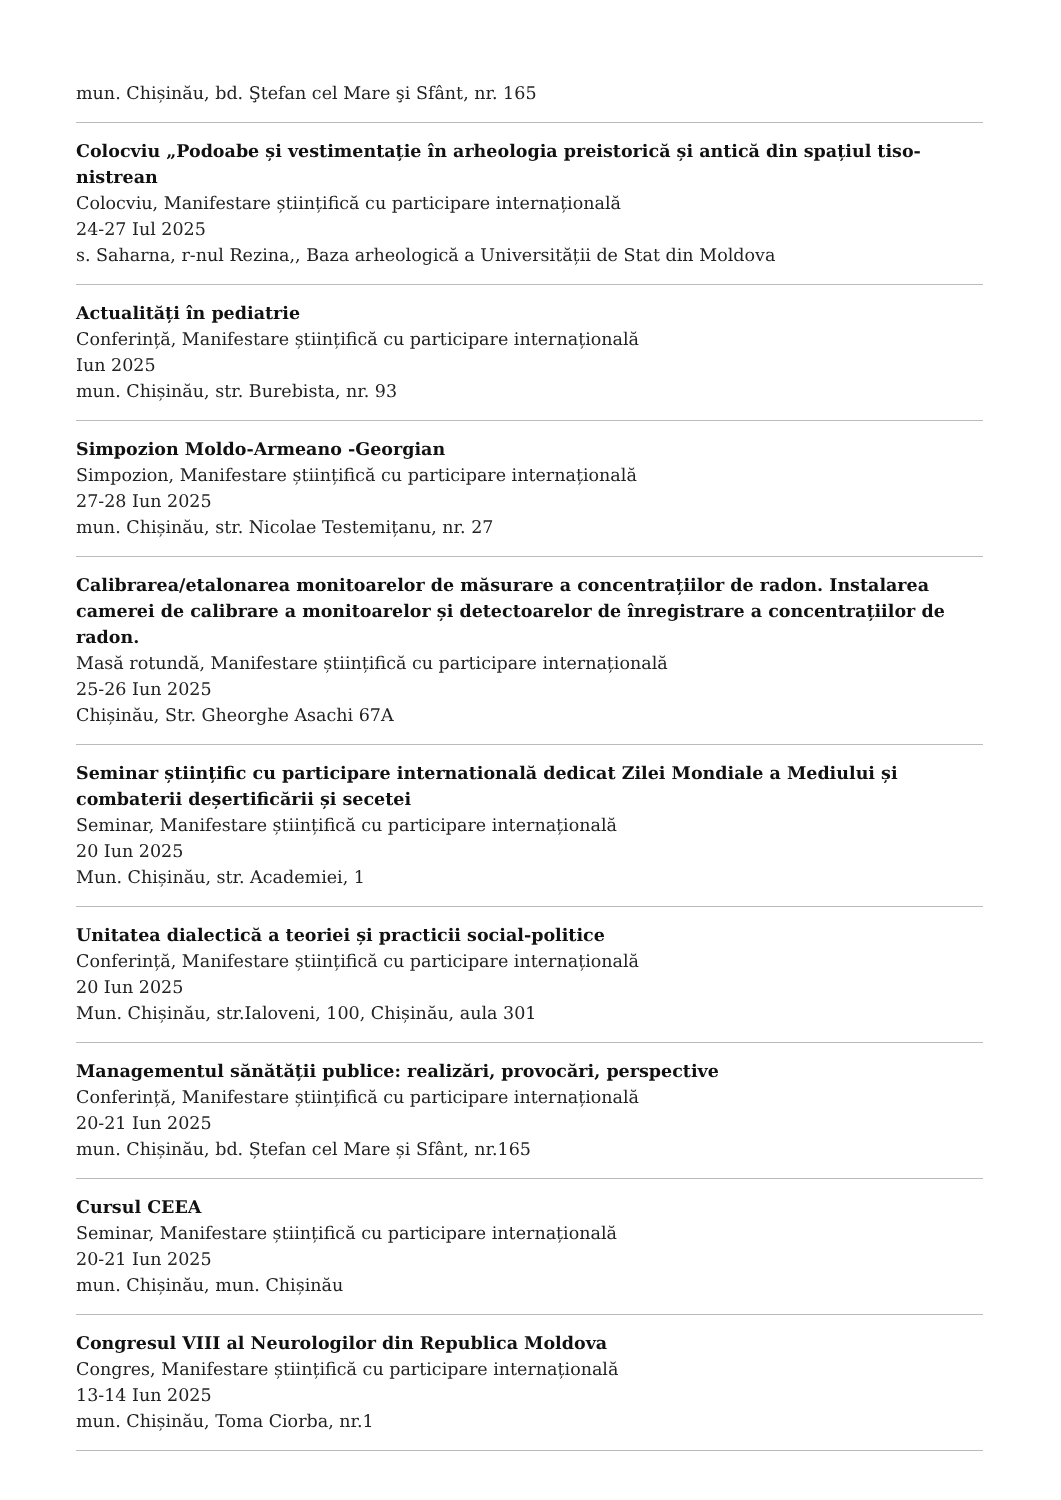mun. Chișinău, bd. Ştefan cel Mare şi Sfânt, nr. 165
Colocviu „Podoabe și vestimentație în arheologia preistorică și antică din spațiul tiso-nistrean
Colocviu, Manifestare științifică cu participare internațională
24-27 Iul 2025
s. Saharna, r-nul Rezina,, Baza arheologică a Universității de Stat din Moldova
Actualități în pediatrie
Conferință, Manifestare științifică cu participare internațională
Iun 2025
mun. Chișinău, str. Burebista, nr. 93
Simpozion Moldo-Armeano -Georgian
Simpozion, Manifestare științifică cu participare internațională
27-28 Iun 2025
mun. Chișinău, str. Nicolae Testemițanu, nr. 27
Calibrarea/etalonarea monitoarelor de măsurare a concentrațiilor de radon. Instalarea camerei de calibrare a monitoarelor și detectoarelor de înregistrare a concentrațiilor de radon.
Masă rotundă, Manifestare științifică cu participare internațională
25-26 Iun 2025
Chișinău, Str. Gheorghe Asachi 67A
Seminar științific cu participare internatională dedicat Zilei Mondiale a Mediului și combaterii deșertificării și secetei
Seminar, Manifestare științifică cu participare internațională
20 Iun 2025
Mun. Chișinău, str. Academiei, 1
Unitatea dialectică a teoriei și practicii social-politice
Conferință, Manifestare științifică cu participare internațională
20 Iun 2025
Mun. Chișinău, str.Ialoveni, 100, Chișinău, aula 301
Managementul sănătății publice: realizări, provocări, perspective
Conferință, Manifestare științifică cu participare internațională
20-21 Iun 2025
mun. Chișinău, bd. Ștefan cel Mare și Sfânt, nr.165
Cursul CEEA
Seminar, Manifestare științifică cu participare internațională
20-21 Iun 2025
mun. Chișinău, mun. Chișinău
Congresul VIII al Neurologilor din Republica Moldova
Congres, Manifestare științifică cu participare internațională
13-14 Iun 2025
mun. Chișinău, Toma Ciorba, nr.1